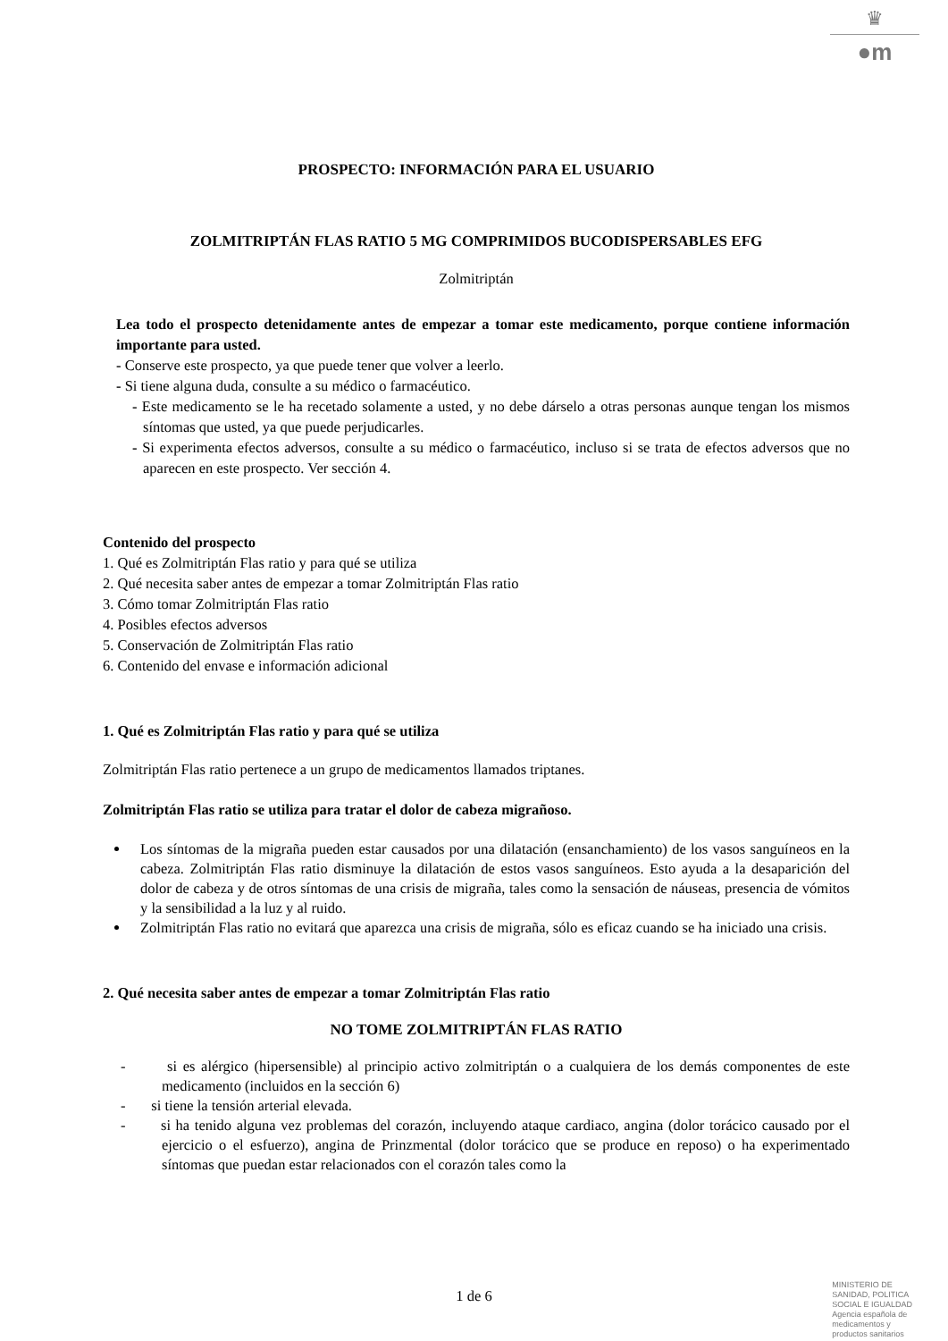♛
●m
PROSPECTO: INFORMACIÓN PARA EL USUARIO
ZOLMITRIPTÁN FLAS RATIO 5 MG COMPRIMIDOS BUCODISPERSABLES EFG
Zolmitriptán
Lea todo el prospecto detenidamente antes de empezar a tomar este medicamento, porque contiene información importante para usted.
- Conserve este prospecto, ya que puede tener que volver a leerlo.
- Si tiene alguna duda, consulte a su médico o farmacéutico.
- Este medicamento se le ha recetado solamente a usted, y no debe dárselo a otras personas aunque tengan los mismos síntomas que usted, ya que puede perjudicarles.
- Si experimenta efectos adversos, consulte a su médico o farmacéutico, incluso si se trata de efectos adversos que no aparecen en este prospecto. Ver sección 4.
Contenido del prospecto
1. Qué es Zolmitriptán Flas ratio y para qué se utiliza
2. Qué necesita saber antes de empezar a tomar Zolmitriptán Flas ratio
3. Cómo tomar Zolmitriptán Flas ratio
4. Posibles efectos adversos
5. Conservación de Zolmitriptán Flas ratio
6. Contenido del envase e información adicional
1. Qué es Zolmitriptán Flas ratio y para qué se utiliza
Zolmitriptán Flas ratio pertenece a un grupo de medicamentos llamados triptanes.
Zolmitriptán Flas ratio se utiliza para tratar el dolor de cabeza migrañoso.
Los síntomas de la migraña pueden estar causados por una dilatación (ensanchamiento) de los vasos sanguíneos en la cabeza. Zolmitriptán Flas ratio disminuye la dilatación de estos vasos sanguíneos. Esto ayuda a la desaparición del dolor de cabeza y de otros síntomas de una crisis de migraña, tales como la sensación de náuseas, presencia de vómitos y la sensibilidad a la luz y al ruido.
Zolmitriptán Flas ratio no evitará que aparezca una crisis de migraña, sólo es eficaz cuando se ha iniciado una crisis.
2. Qué necesita saber antes de empezar a tomar Zolmitriptán Flas ratio
NO TOME ZOLMITRIPTÁN FLAS RATIO
- si es alérgico (hipersensible) al principio activo zolmitriptán o a cualquiera de los demás componentes de este medicamento (incluidos en la sección 6)
- si tiene la tensión arterial elevada.
- si ha tenido alguna vez problemas del corazón, incluyendo ataque cardiaco, angina (dolor torácico causado por el ejercicio o el esfuerzo), angina de Prinzmental (dolor torácico que se produce en reposo) o ha experimentado síntomas que puedan estar relacionados con el corazón tales como la
1 de 6
MINISTERIO DE
SANIDAD, POLITICA
SOCIAL E IGUALDAD
Agencia española de
medicamentos y
productos sanitarios